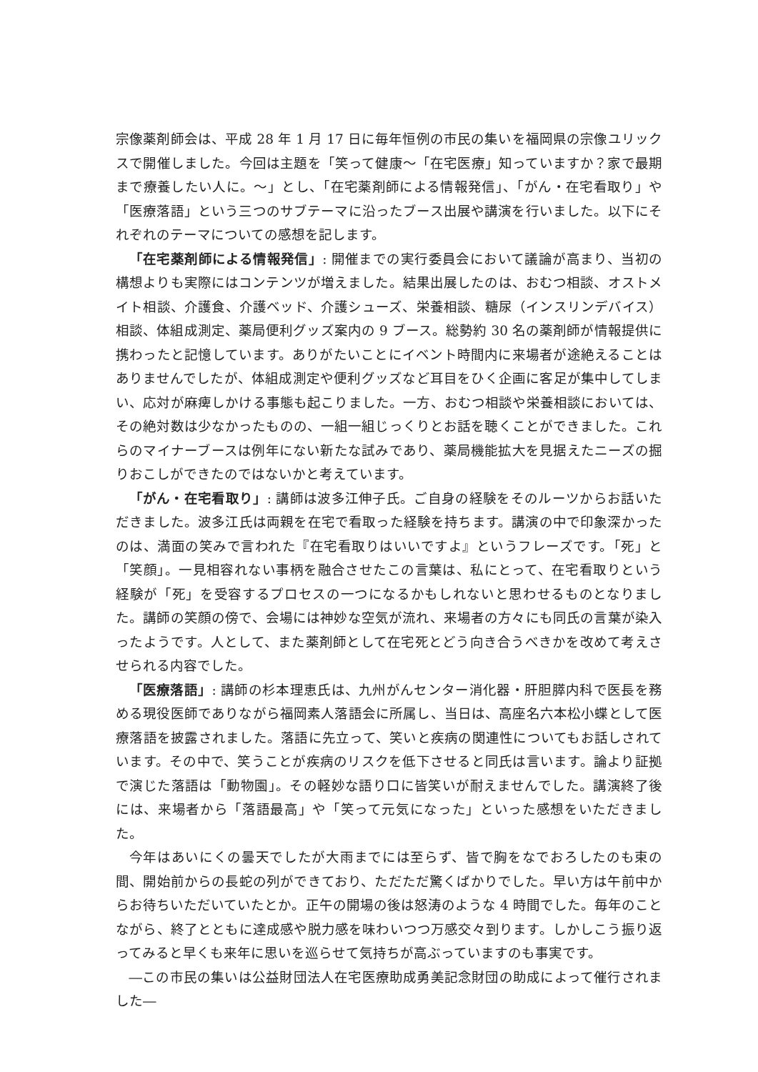宗像薬剤師会は、平成 28 年 1 月 17 日に毎年恒例の市民の集いを福岡県の宗像ユリックスで開催しました。今回は主題を「笑って健康〜「在宅医療」知っていますか？家で最期まで療養したい人に。〜」とし、「在宅薬剤師による情報発信」、「がん・在宅看取り」や「医療落語」という三つのサブテーマに沿ったブース出展や講演を行いました。以下にそれぞれのテーマについての感想を記します。
「在宅薬剤師による情報発信」: 開催までの実行委員会において議論が高まり、当初の構想よりも実際にはコンテンツが増えました。結果出展したのは、おむつ相談、オストメイト相談、介護食、介護ベッド、介護シューズ、栄養相談、糖尿（インスリンデバイス）相談、体組成測定、薬局便利グッズ案内の 9 ブース。総勢約 30 名の薬剤師が情報提供に携わったと記憶しています。ありがたいことにイベント時間内に来場者が途絶えることはありませんでしたが、体組成測定や便利グッズなど耳目をひく企画に客足が集中してしまい、応対が麻痺しかける事態も起こりました。一方、おむつ相談や栄養相談においては、その絶対数は少なかったものの、一組一組じっくりとお話を聴くことができました。これらのマイナーブースは例年にない新たな試みであり、薬局機能拡大を見据えたニーズの掘りおこしができたのではないかと考えています。
「がん・在宅看取り」: 講師は波多江伸子氏。ご自身の経験をそのルーツからお話いただきました。波多江氏は両親を在宅で看取った経験を持ちます。講演の中で印象深かったのは、満面の笑みで言われた『在宅看取りはいいですよ』というフレーズです。「死」と「笑顔」。一見相容れない事柄を融合させたこの言葉は、私にとって、在宅看取りという経験が「死」を受容するプロセスの一つになるかもしれないと思わせるものとなりました。講師の笑顔の傍で、会場には神妙な空気が流れ、来場者の方々にも同氏の言葉が染入ったようです。人として、また薬剤師として在宅死とどう向き合うべきかを改めて考えさせられる内容でした。
「医療落語」: 講師の杉本理恵氏は、九州がんセンター消化器・肝胆膵内科で医長を務める現役医師でありながら福岡素人落語会に所属し、当日は、高座名六本松小蝶として医療落語を披露されました。落語に先立って、笑いと疾病の関連性についてもお話しされています。その中で、笑うことが疾病のリスクを低下させると同氏は言います。論より証拠で演じた落語は「動物園」。その軽妙な語り口に皆笑いが耐えませんでした。講演終了後には、来場者から「落語最高」や「笑って元気になった」といった感想をいただきました。
今年はあいにくの曇天でしたが大雨までには至らず、皆で胸をなでおろしたのも束の間、開始前からの長蛇の列ができており、ただただ驚くばかりでした。早い方は午前中からお待ちいただいていたとか。正午の開場の後は怒涛のような 4 時間でした。毎年のことながら、終了とともに達成感や脱力感を味わいつつ万感交々到ります。しかしこう振り返ってみると早くも来年に思いを巡らせて気持ちが高ぶっていますのも事実です。
―この市民の集いは公益財団法人在宅医療助成勇美記念財団の助成によって催行されました―